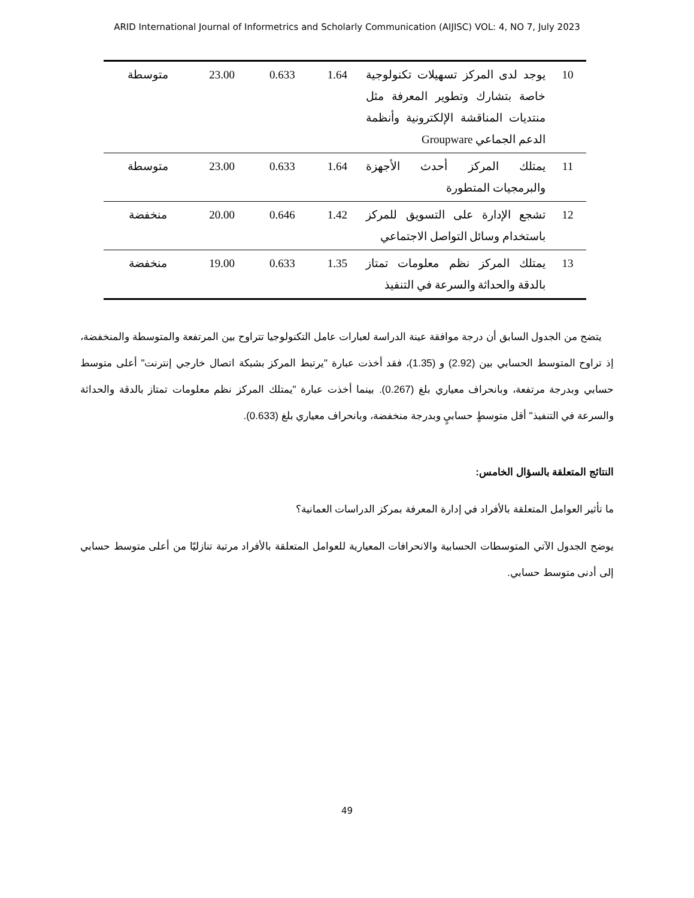ARID International Journal of Informetrics and Scholarly Communication (AIJISC) VOL: 4, NO 7, July 2023
| 10 | يوجد لدى المركز تسهيلات تكنولوجية خاصة بتشارك وتطوير المعرفة مثل منتديات المناقشة الإلكترونية وأنظمة الدعم الجماعي Groupware | 1.64 | 0.633 | 23.00 | متوسطة |
| 11 | يمتلك المركز أحدث الأجهزة والبرمجيات المتطورة | 1.64 | 0.633 | 23.00 | متوسطة |
| 12 | تشجع الإدارة على التسويق للمركز باستخدام وسائل التواصل الاجتماعي | 1.42 | 0.646 | 20.00 | منخفضة |
| 13 | يمتلك المركز نظم معلومات تمتاز بالدقة والحداثة والسرعة في التنفيذ | 1.35 | 0.633 | 19.00 | منخفضة |
يتضح من الجدول السابق أن درجة موافقة عينة الدراسة لعبارات عامل التكنولوجيا تتراوح بين المرتفعة والمتوسطة والمنخفضة، إذ تراوح المتوسط الحسابي بين (2.92) و (1.35)، فقد أخذت عبارة "يرتبط المركز بشبكة اتصال خارجي إنترنت" أعلى متوسط حسابي وبدرجة مرتفعة، وبانحراف معياري بلغ (0.267). بينما أخذت عبارة "يمتلك المركز نظم معلومات تمتاز بالدقة والحداثة والسرعة في التنفيذ" أقل متوسطٍ حسابيٍ وبدرجة منخفضة، وبانحراف معياري بلغ (0.633).
النتائج المتعلقة بالسؤال الخامس:
ما تأثير العوامل المتعلقة بالأفراد في إدارة المعرفة بمركز الدراسات العمانية؟
يوضح الجدول الآتي المتوسطات الحسابية والانحرافات المعيارية للعوامل المتعلقة بالأفراد مرتبة تنازليًا من أعلى متوسط حسابي إلى أدنى متوسط حسابي.
49